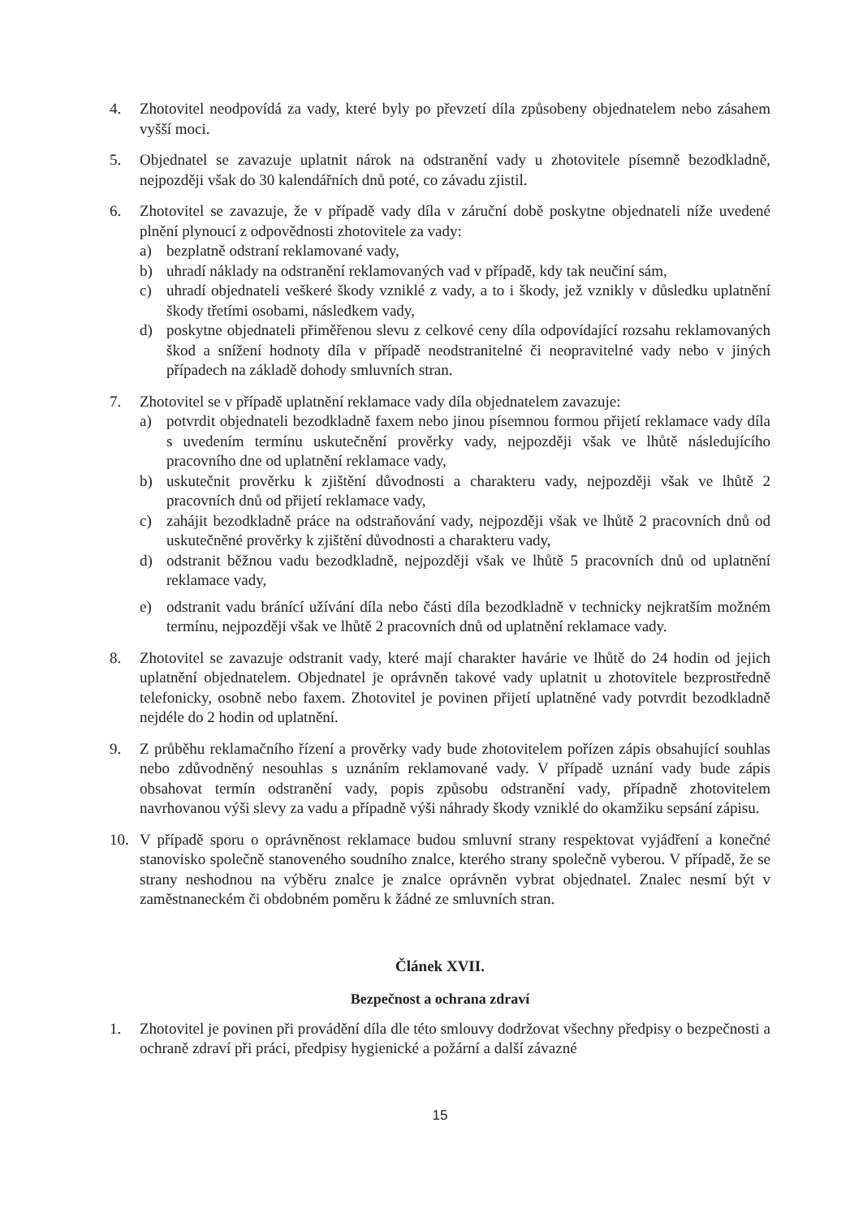4. Zhotovitel neodpovídá za vady, které byly po převzetí díla způsobeny objednatelem nebo zásahem vyšší moci.
5. Objednatel se zavazuje uplatnit nárok na odstranění vady u zhotovitele písemně bezodkladně, nejpozději však do 30 kalendářních dnů poté, co závadu zjistil.
6. Zhotovitel se zavazuje, že v případě vady díla v záruční době poskytne objednateli níže uvedené plnění plynoucí z odpovědnosti zhotovitele za vady:
a) bezplatně odstraní reklamované vady,
b) uhradí náklady na odstranění reklamovaných vad v případě, kdy tak neučiní sám,
c) uhradí objednateli veškeré škody vzniklé z vady, a to i škody, jež vznikly v důsledku uplatnění škody třetími osobami, následkem vady,
d) poskytne objednateli přiměřenou slevu z celkové ceny díla odpovídající rozsahu reklamovaných škod a snížení hodnoty díla v případě neodstranitelné či neopravitelné vady nebo v jiných případech na základě dohody smluvních stran.
7. Zhotovitel se v případě uplatnění reklamace vady díla objednatelem zavazuje:
a) potvrdit objednateli bezodkladně faxem nebo jinou písemnou formou přijetí reklamace vady díla s uvedením termínu uskutečnění prověrky vady, nejpozději však ve lhůtě následujícího pracovního dne od uplatnění reklamace vady,
b) uskutečnit prověrku k zjištění důvodnosti a charakteru vady, nejpozději však ve lhůtě 2 pracovních dnů od přijetí reklamace vady,
c) zahájit bezodkladně práce na odstraňování vady, nejpozději však ve lhůtě 2 pracovních dnů od uskutečněné prověrky k zjištění důvodnosti a charakteru vady,
d) odstranit běžnou vadu bezodkladně, nejpozději však ve lhůtě 5 pracovních dnů od uplatnění reklamace vady,
e) odstranit vadu bránící užívání díla nebo části díla bezodkladně v technicky nejkratším možném termínu, nejpozději však ve lhůtě 2 pracovních dnů od uplatnění reklamace vady.
8. Zhotovitel se zavazuje odstranit vady, které mají charakter havárie ve lhůtě do 24 hodin od jejich uplatnění objednatelem. Objednatel je oprávněn takové vady uplatnit u zhotovitele bezprostředně telefonicky, osobně nebo faxem. Zhotovitel je povinen přijetí uplatněné vady potvrdit bezodkladně nejdéle do 2 hodin od uplatnění.
9. Z průběhu reklamačního řízení a prověrky vady bude zhotovitelem pořízen zápis obsahující souhlas nebo zdůvodněný nesouhlas s uznáním reklamované vady. V případě uznání vady bude zápis obsahovat termín odstranění vady, popis způsobu odstranění vady, případně zhotovitelem navrhovanou výši slevy za vadu a případně výši náhrady škody vzniklé do okamžiku sepsání zápisu.
10. V případě sporu o oprávněnost reklamace budou smluvní strany respektovat vyjádření a konečné stanovisko společně stanoveného soudního znalce, kterého strany společně vyberou. V případě, že se strany neshodnou na výběru znalce je znalce oprávněn vybrat objednatel. Znalec nesmí být v zaměstnaneckém či obdobném poměru k žádné ze smluvních stran.
Článek XVII.
Bezpečnost a ochrana zdraví
1. Zhotovitel je povinen při provádění díla dle této smlouvy dodržovat všechny předpisy o bezpečnosti a ochraně zdraví při práci, předpisy hygienické a požární a další závazné
15